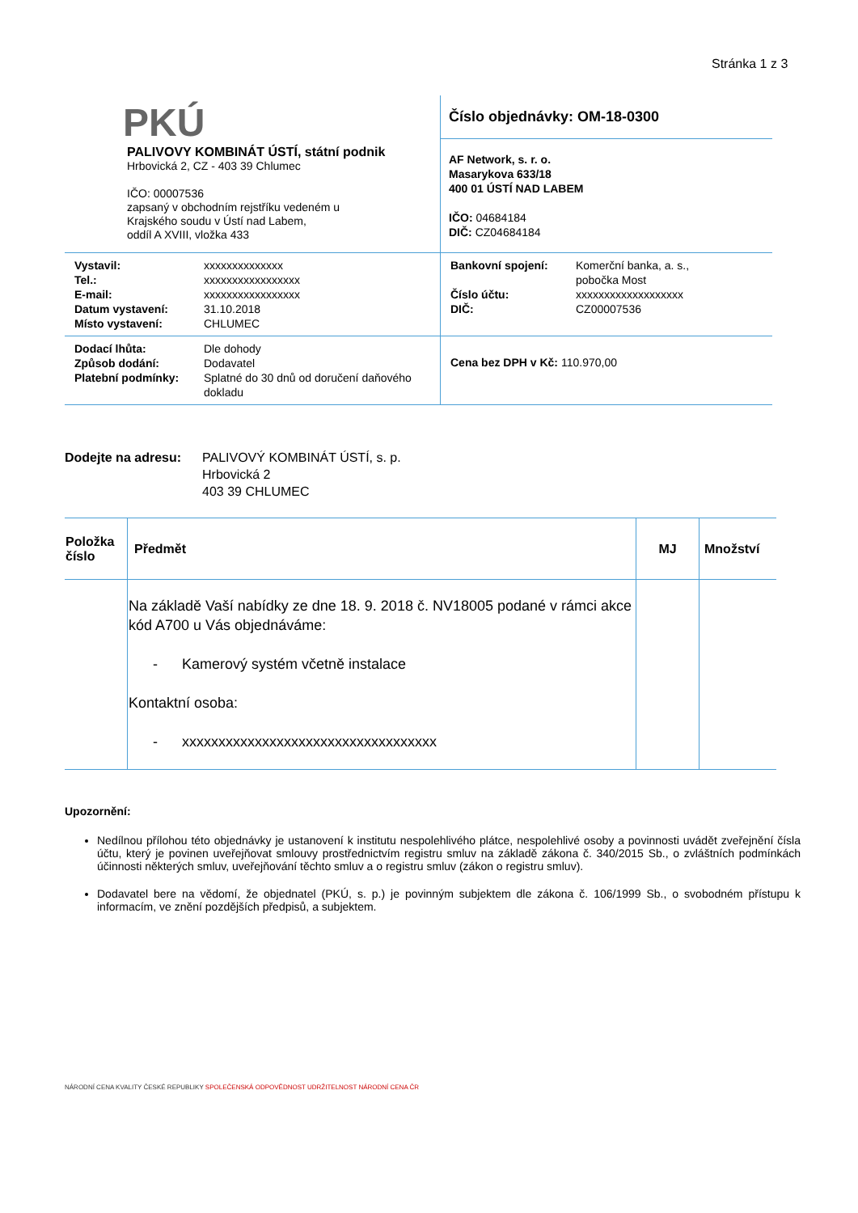Stránka 1 z 3
| PKÚ PALIVOVY KOMBINÁT ÚSTÍ, státní podnik Hrbovická 2, CZ - 403 39 Chlumec IČO: 00007536 zapsaný v obchodním rejstříku vedeném u Krajského soudu v Ústí nad Labem, oddíl A XVIII, vložka 433 | Číslo objednávky: OM-18-0300 |
| | AF Network, s. r. o. Masarykova 633/18 400 01 ÚSTÍ NAD LABEM IČO: 04684184 DIČ: CZ04684184 |
| Vystavil: xxxxxxxxxxxxxx Tel.: xxxxxxxxxxxxxxxxx E-mail: xxxxxxxxxxxxxxxxx Datum vystavení: 31.10.2018 Místo vystavení: CHLUMEC | Bankovní spojení: Komerční banka, a. s., pobočka Most Číslo účtu: xxxxxxxxxxxxxxxxxxx DIČ: CZ00007536 |
| Dodací lhůta: Dle dohody Způsob dodání: Dodavatel Platební podmínky: Splatné do 30 dnů od doručení daňového dokladu | Cena bez DPH v Kč: 110.970,00 |
Dodejte na adresu: PALIVOVÝ KOMBINÁT ÚSTÍ, s. p.
Hrbovická 2
403 39 CHLUMEC
| Položka číslo | Předmět | MJ | Množství |
| --- | --- | --- | --- |
| | Na základě Vaší nabídky ze dne 18. 9. 2018 č. NV18005 podané v rámci akce kód A700 u Vás objednáváme: - Kamerový systém včetně instalace Kontaktní osoba: - xxxxxxxxxxxxxxxxxxxxxxxxxxxxxxxxxxx | | |
Upozornění:
Nedílnou přílohou této objednávky je ustanovení k institutu nespolehlivého plátce, nespolehlivé osoby a povinnosti uvádět zveřejnění čísla účtu, který je povinen uveřejňovat smlouvy prostřednictvím registru smluv na základě zákona č. 340/2015 Sb., o zvláštních podmínkách účinnosti některých smluv, uveřejňování těchto smluv a o registru smluv (zákon o registru smluv).
Dodavatel bere na vědomí, že objednatel (PKÚ, s. p.) je povinným subjektem dle zákona č. 106/1999 Sb., o svobodném přístupu k informacím, ve znění pozdějších předpisů, a subjektem.
NÁRODNÍ CENA KVALITY ČESKÉ REPUBLIKY SPOLEČENSKÁ ODPOVĚDNOST UDRŽITELNOST NÁRODNÍ CENA ČR